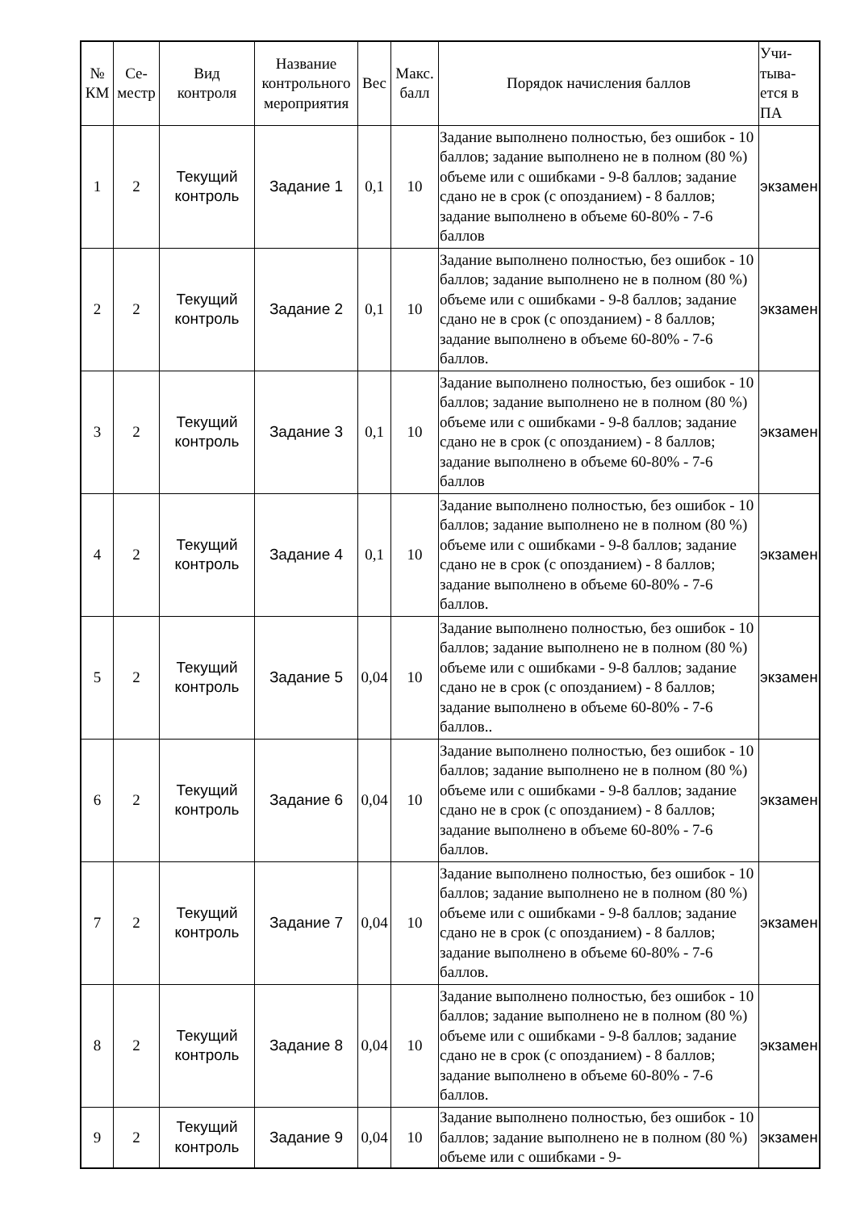| № КМ | Се- местр | Вид контроля | Название контрольного мероприятия | Вес | Макс. балл | Порядок начисления баллов | Учи- тыва- ется в ПА |
| --- | --- | --- | --- | --- | --- | --- | --- |
| 1 | 2 | Текущий контроль | Задание 1 | 0,1 | 10 | Задание выполнено полностью, без ошибок - 10 баллов; задание выполнено не в полном (80 %) объеме или с ошибками - 9-8 баллов; задание сдано не в срок (с опозданием) - 8 баллов; задание выполнено в объеме 60-80% - 7-6 баллов | экзамен |
| 2 | 2 | Текущий контроль | Задание 2 | 0,1 | 10 | Задание выполнено полностью, без ошибок - 10 баллов; задание выполнено не в полном (80 %) объеме или с ошибками - 9-8 баллов; задание сдано не в срок (с опозданием) - 8 баллов; задание выполнено в объеме 60-80% - 7-6 баллов. | экзамен |
| 3 | 2 | Текущий контроль | Задание 3 | 0,1 | 10 | Задание выполнено полностью, без ошибок - 10 баллов; задание выполнено не в полном (80 %) объеме или с ошибками - 9-8 баллов; задание сдано не в срок (с опозданием) - 8 баллов; задание выполнено в объеме 60-80% - 7-6 баллов | экзамен |
| 4 | 2 | Текущий контроль | Задание 4 | 0,1 | 10 | Задание выполнено полностью, без ошибок - 10 баллов; задание выполнено не в полном (80 %) объеме или с ошибками - 9-8 баллов; задание сдано не в срок (с опозданием) - 8 баллов; задание выполнено в объеме 60-80% - 7-6 баллов. | экзамен |
| 5 | 2 | Текущий контроль | Задание 5 | 0,04 | 10 | Задание выполнено полностью, без ошибок - 10 баллов; задание выполнено не в полном (80 %) объеме или с ошибками - 9-8 баллов; задание сдано не в срок (с опозданием) - 8 баллов; задание выполнено в объеме 60-80% - 7-6 баллов.. | экзамен |
| 6 | 2 | Текущий контроль | Задание 6 | 0,04 | 10 | Задание выполнено полностью, без ошибок - 10 баллов; задание выполнено не в полном (80 %) объеме или с ошибками - 9-8 баллов; задание сдано не в срок (с опозданием) - 8 баллов; задание выполнено в объеме 60-80% - 7-6 баллов. | экзамен |
| 7 | 2 | Текущий контроль | Задание 7 | 0,04 | 10 | Задание выполнено полностью, без ошибок - 10 баллов; задание выполнено не в полном (80 %) объеме или с ошибками - 9-8 баллов; задание сдано не в срок (с опозданием) - 8 баллов; задание выполнено в объеме 60-80% - 7-6 баллов. | экзамен |
| 8 | 2 | Текущий контроль | Задание 8 | 0,04 | 10 | Задание выполнено полностью, без ошибок - 10 баллов; задание выполнено не в полном (80 %) объеме или с ошибками - 9-8 баллов; задание сдано не в срок (с опозданием) - 8 баллов; задание выполнено в объеме 60-80% - 7-6 баллов. | экзамен |
| 9 | 2 | Текущий контроль | Задание 9 | 0,04 | 10 | Задание выполнено полностью, без ошибок - 10 баллов; задание выполнено не в полном (80 %) объеме или с ошибками - 9- | экзамен |